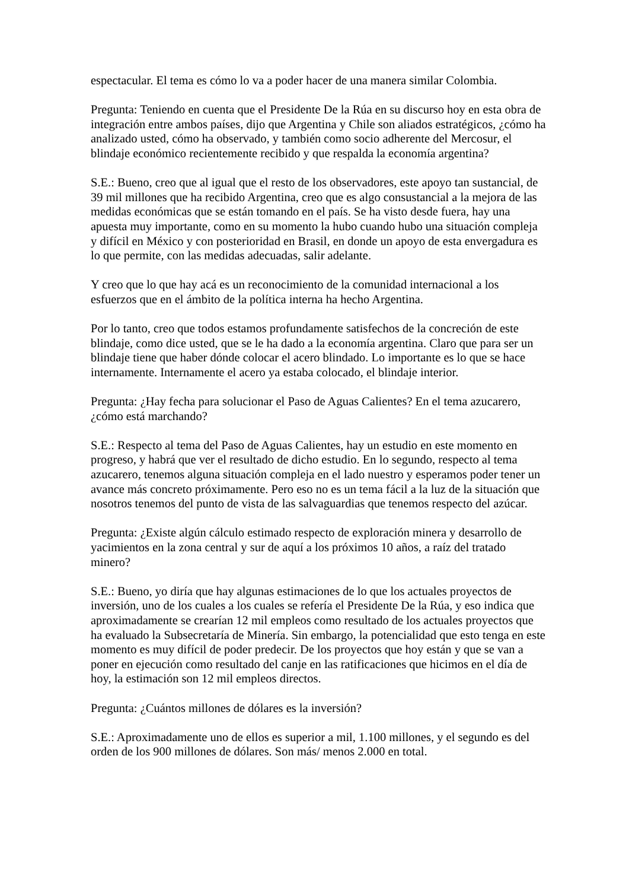espectacular. El tema es cómo lo va a poder hacer de una manera similar Colombia.
Pregunta: Teniendo en cuenta que el Presidente De la Rúa en su discurso hoy en esta obra de integración entre ambos países, dijo que Argentina y Chile son aliados estratégicos, ¿cómo ha analizado usted, cómo ha observado, y también como socio adherente del Mercosur, el blindaje económico recientemente recibido y que respalda la economía argentina?
S.E.: Bueno, creo que al igual que el resto de los observadores, este apoyo tan sustancial, de 39 mil millones que ha recibido Argentina, creo que es algo consustancial a la mejora de las medidas económicas que se están tomando en el país. Se ha visto desde fuera, hay una apuesta muy importante, como en su momento la hubo cuando hubo una situación compleja y difícil en México y con posterioridad en Brasil, en donde un apoyo de esta envergadura es lo que permite, con las medidas adecuadas, salir adelante.
Y creo que lo que hay acá es un reconocimiento de la comunidad internacional a los esfuerzos que en el ámbito de la política interna ha hecho Argentina.
Por lo tanto, creo que todos estamos profundamente satisfechos de la concreción de este blindaje, como dice usted, que se le ha dado a la economía argentina. Claro que para ser un blindaje tiene que haber dónde colocar el acero blindado. Lo importante es lo que se hace internamente. Internamente el acero ya estaba colocado, el blindaje interior.
Pregunta: ¿Hay fecha para solucionar el Paso de Aguas Calientes? En el tema azucarero, ¿cómo está marchando?
S.E.: Respecto al tema del Paso de Aguas Calientes, hay un estudio en este momento en progreso, y habrá que ver el resultado de dicho estudio. En lo segundo, respecto al tema azucarero, tenemos alguna situación compleja en el lado nuestro y esperamos poder tener un avance más concreto próximamente. Pero eso no es un tema fácil a la luz de la situación que nosotros tenemos del punto de vista de las salvaguardias que tenemos respecto del azúcar.
Pregunta: ¿Existe algún cálculo estimado respecto de exploración minera y desarrollo de yacimientos en la zona central y sur de aquí a los próximos 10 años, a raíz del tratado minero?
S.E.: Bueno, yo diría que hay algunas estimaciones de lo que los actuales proyectos de inversión, uno de los cuales a los cuales se refería el Presidente De la Rúa, y eso indica que aproximadamente se crearían 12 mil empleos como resultado de los actuales proyectos que ha evaluado la Subsecretaría de Minería. Sin embargo, la potencialidad que esto tenga en este momento es muy difícil de poder predecir. De los proyectos que hoy están y que se van a poner en ejecución como resultado del canje en las ratificaciones que hicimos en el día de hoy, la estimación son 12 mil empleos directos.
Pregunta: ¿Cuántos millones de dólares es la inversión?
S.E.: Aproximadamente uno de ellos es superior a mil, 1.100 millones, y el segundo es del orden de los 900 millones de dólares. Son más/ menos 2.000 en total.